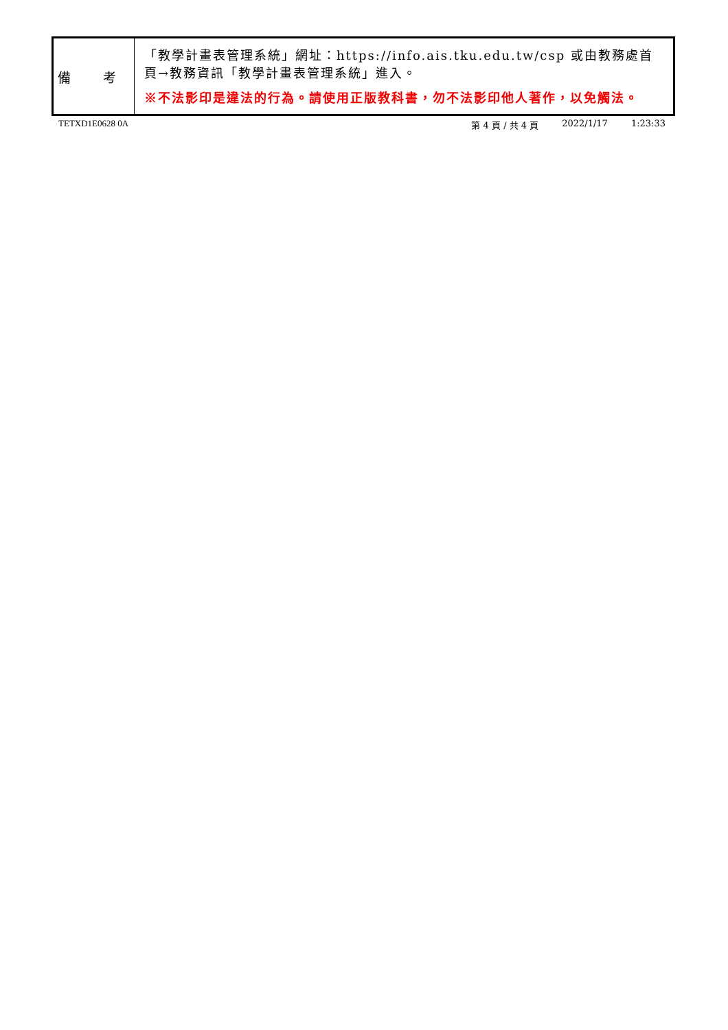| 備 考 | 「教學計畫表管理系統」網址： https://info.ais.tku.edu.tw/csp 或由教務處首頁→教務資訊「教學計畫表管理系統」進入。 ※不法影印是違法的行為。請使用正版教科書，勿不法影印他人著作，以免觸法。 |
TETXD1E0628 0A 第 4 頁 / 共 4 頁 2022/1/17 1:23:33